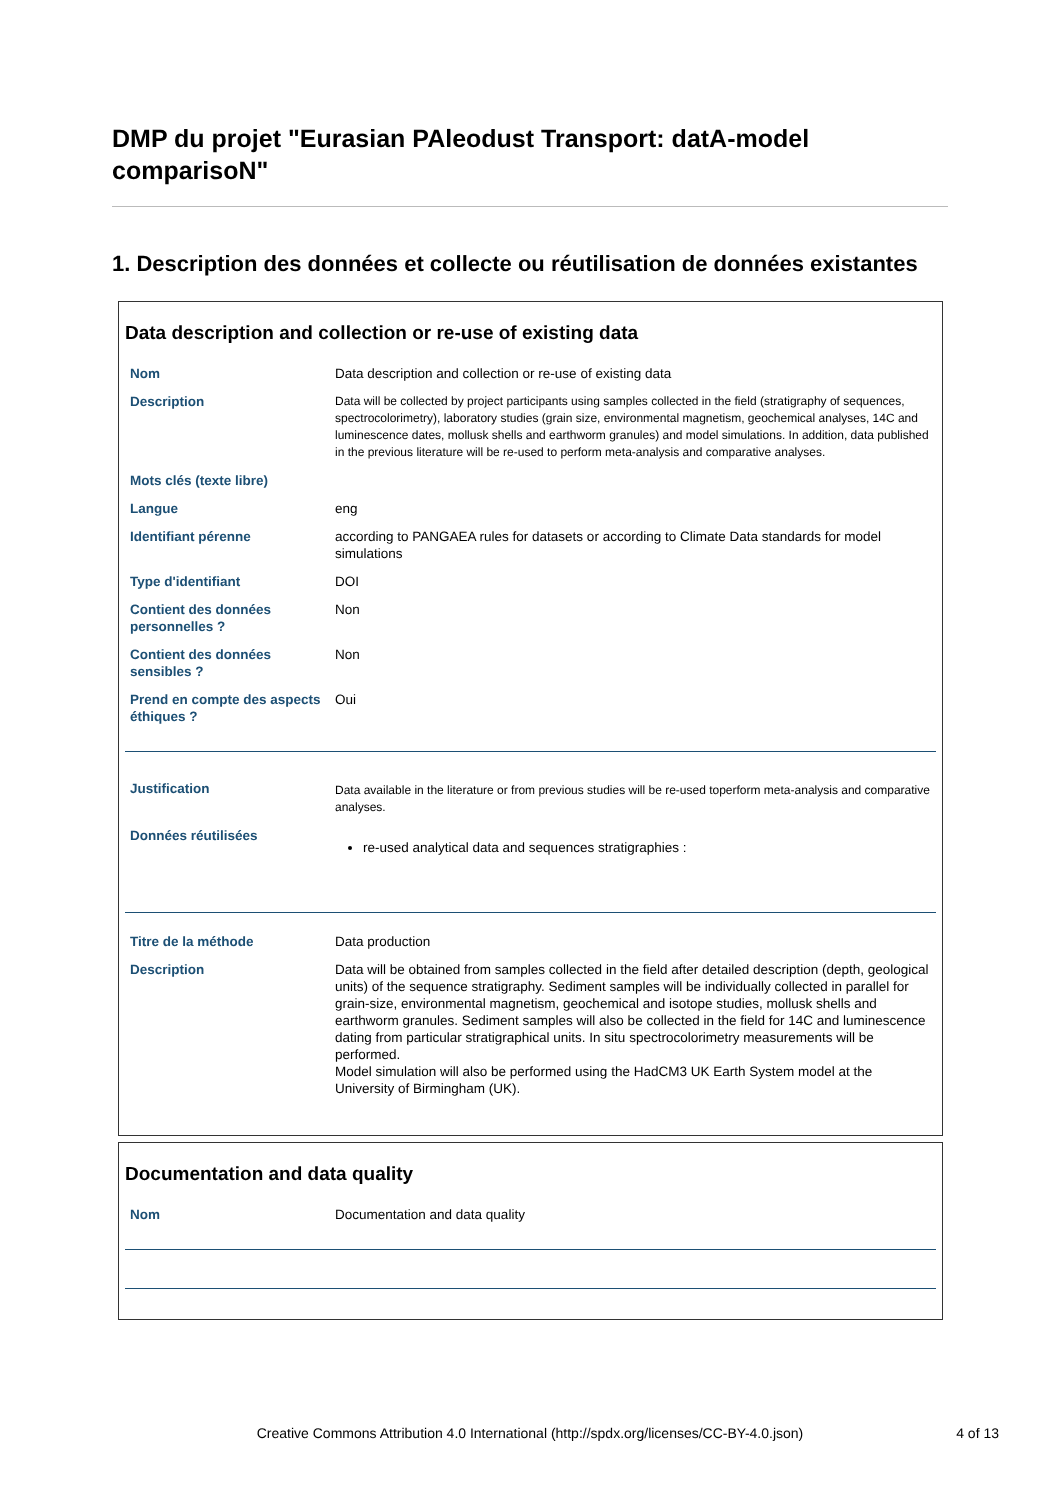DMP du projet "Eurasian PAleodust Transport: datA-model comparisoN"
1. Description des données et collecte ou réutilisation de données existantes
Data description and collection or re-use of existing data
| Nom | Data description and collection or re-use of existing data |
| Description | Data will be collected by project participants using samples collected in the field (stratigraphy of sequences, spectrocolorimetry), laboratory studies (grain size, environmental magnetism, geochemical analyses, 14C and luminescence dates, mollusk shells and earthworm granules) and model simulations. In addition, data published in the previous literature will be re-used to perform meta-analysis and comparative analyses. |
| Mots clés (texte libre) | |
| Langue | eng |
| Identifiant pérenne | according to PANGAEA rules for datasets or according to Climate Data standards for model simulations |
| Type d'identifiant | DOI |
| Contient des données personnelles ? | Non |
| Contient des données sensibles ? | Non |
| Prend en compte des aspects éthiques ? | Oui |
| Justification | Data available in the literature or from previous studies will be re-used toperform meta-analysis and comparative analyses. |
| Données réutilisées | re-used analytical data and sequences stratigraphies : |
| Titre de la méthode | Data production |
| Description | Data will be obtained from samples collected in the field after detailed description (depth, geological units) of the sequence stratigraphy. Sediment samples will be individually collected in parallel for grain-size, environmental magnetism, geochemical and isotope studies, mollusk shells and earthworm granules. Sediment samples will also be collected in the field for 14C and luminescence dating from particular stratigraphical units. In situ spectrocolorimetry measurements will be performed. Model simulation will also be performed using the HadCM3 UK Earth System model at the University of Birmingham (UK). |
Documentation and data quality
| Nom | Documentation and data quality |
Creative Commons Attribution 4.0 International (http://spdx.org/licenses/CC-BY-4.0.json)
4 of 13